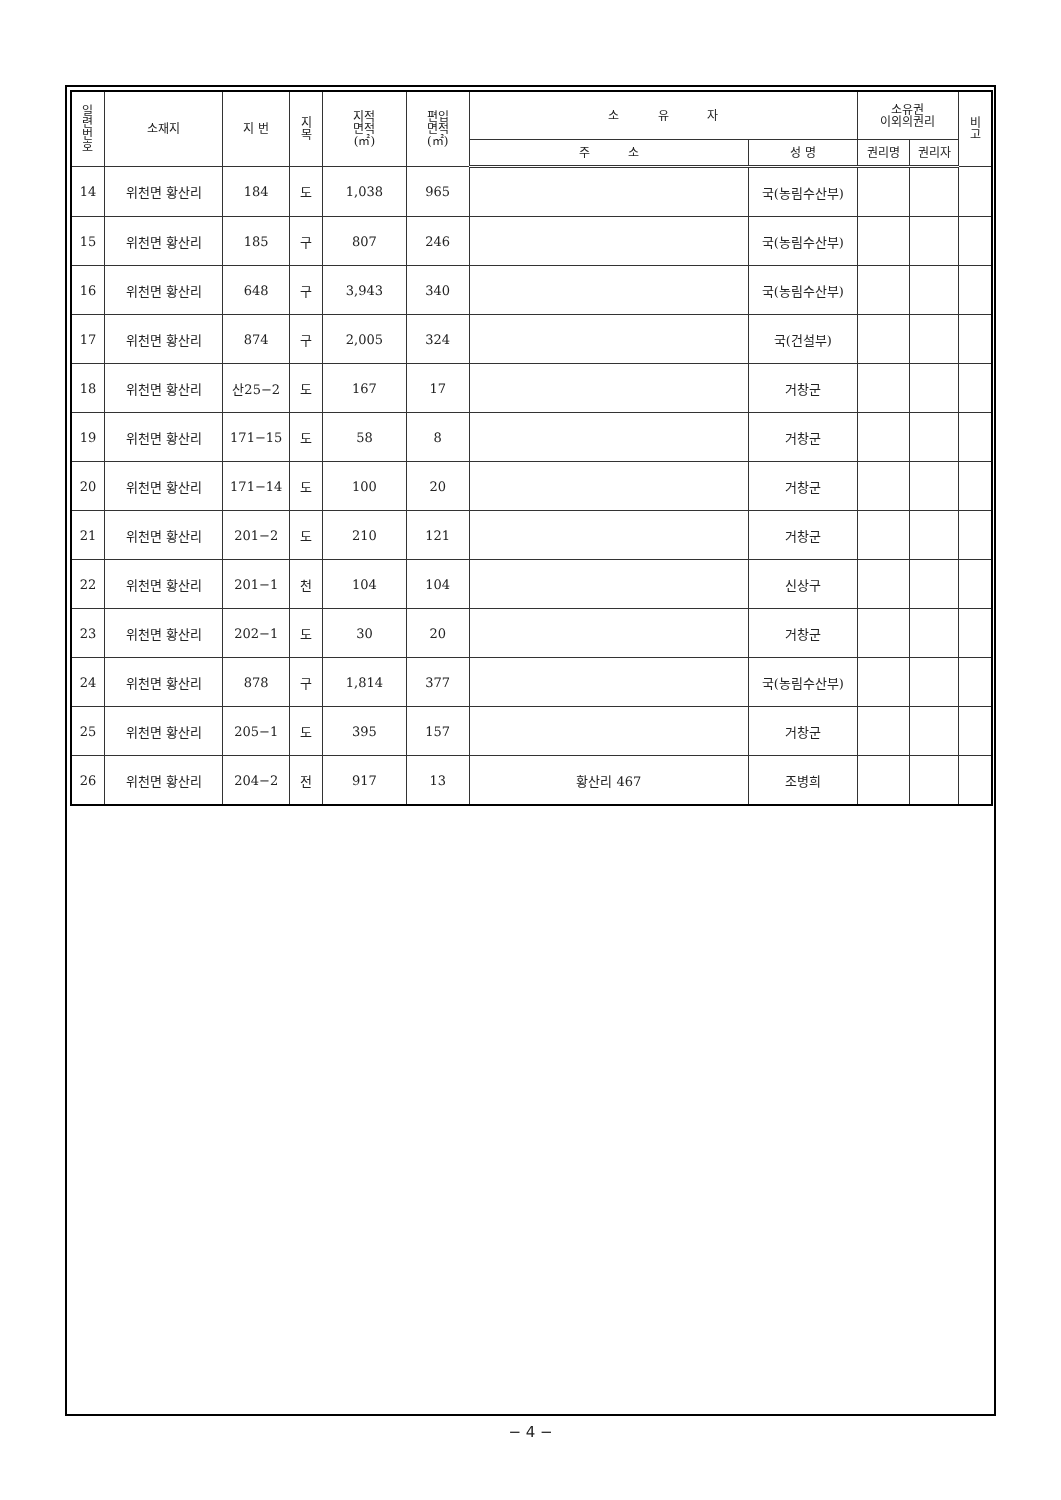| 일 련 번 호 | 소재지 | 지 번 | 지 목 | 지적 면적 (㎡) | 편입 면적 (㎡) | 소 유 자 | | 소유권 이외의권리 | | 비 고 |
| --- | --- | --- | --- | --- | --- | --- | --- | --- | --- | --- |
| | | | | | | 주 소 | 성 명 | 권리명 | 권리자 | |
| 14 | 위천면 황산리 | 184 | 도 | 1,038 | 965 | | 국(농림수산부) | | | |
| 15 | 위천면 황산리 | 185 | 구 | 807 | 246 | | 국(농림수산부) | | | |
| 16 | 위천면 황산리 | 648 | 구 | 3,943 | 340 | | 국(농림수산부) | | | |
| 17 | 위천면 황산리 | 874 | 구 | 2,005 | 324 | | 국(건설부) | | | |
| 18 | 위천면 황산리 | 산25−2 | 도 | 167 | 17 | | 거창군 | | | |
| 19 | 위천면 황산리 | 171−15 | 도 | 58 | 8 | | 거창군 | | | |
| 20 | 위천면 황산리 | 171−14 | 도 | 100 | 20 | | 거창군 | | | |
| 21 | 위천면 황산리 | 201−2 | 도 | 210 | 121 | | 거창군 | | | |
| 22 | 위천면 황산리 | 201−1 | 천 | 104 | 104 | | 신상구 | | | |
| 23 | 위천면 황산리 | 202−1 | 도 | 30 | 20 | | 거창군 | | | |
| 24 | 위천면 황산리 | 878 | 구 | 1,814 | 377 | | 국(농림수산부) | | | |
| 25 | 위천면 황산리 | 205−1 | 도 | 395 | 157 | | 거창군 | | | |
| 26 | 위천면 황산리 | 204−2 | 전 | 917 | 13 | 황산리 467 | 조병희 | | | |
− 4 −